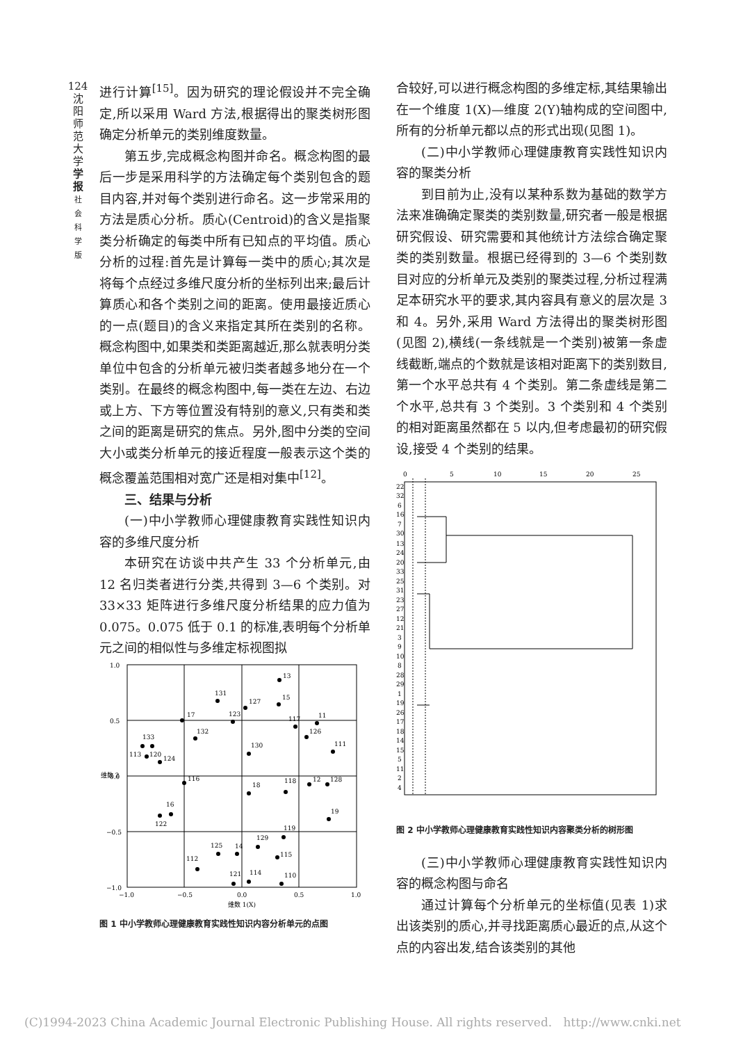124
沈
阳
师
范
大
学
学
报
社
会
科
学
版
进行计算<sup>[15]</sup>。因为研究的理论假设并不完全确定,所以采用 Ward 方法,根据得出的聚类树形图确定分析单元的类别维度数量。
第五步,完成概念构图并命名。概念构图的最后一步是采用科学的方法确定每个类别包含的题目内容,并对每个类别进行命名。这一步常采用的方法是质心分析。质心(Centroid)的含义是指聚类分析确定的每类中所有已知点的平均值。质心分析的过程:首先是计算每一类中的质心;其次是将每个点经过多维尺度分析的坐标列出来;最后计算质心和各个类别之间的距离。使用最接近质心的一点(题目)的含义来指定其所在类别的名称。概念构图中,如果类和类距离越近,那么就表明分类单位中包含的分析单元被归类者越多地分在一个类别。在最终的概念构图中,每一类在左边、右边或上方、下方等位置没有特别的意义,只有类和类之间的距离是研究的焦点。另外,图中分类的空间大小或类分析单元的接近程度一般表示这个类的概念覆盖范围相对宽广还是相对集中<sup>[12]</sup>。
三、结果与分析
(一)中小学教师心理健康教育实践性知识内容的多维尺度分析
本研究在访谈中共产生 33 个分析单元,由 12 名归类者进行分类,共得到 3—6 个类别。对 33×33 矩阵进行多维尺度分析结果的应力值为 0.075。0.075 低于 0.1 的标准,表明每个分析单元之间的相似性与多维定标视图拟
1.0
0.5
0.0
−0.5
−1.0
−1.0
−0.5
0.0
0.5
1.0
维数 1(X)
维数 2
13
131
127
15
17
123
117
11
132
126
133
113
120
124
130
111
116
18
118
12
128
16
122
19
119
129
125
14
115
112
121
114
110
图 1 中小学教师心理健康教育实践性知识内容分析单元的点图
合较好,可以进行概念构图的多维定标,其结果输出在一个维度 1(X)—维度 2(Y)轴构成的空间图中,所有的分析单元都以点的形式出现(见图 1)。
(二)中小学教师心理健康教育实践性知识内容的聚类分析
到目前为止,没有以某种系数为基础的数学方法来准确确定聚类的类别数量,研究者一般是根据研究假设、研究需要和其他统计方法综合确定聚类的类别数量。根据已经得到的 3—6 个类别数目对应的分析单元及类别的聚类过程,分析过程满足本研究水平的要求,其内容具有意义的层次是 3 和 4。另外,采用 Ward 方法得出的聚类树形图(见图 2),横线(一条线就是一个类别)被第一条虚线截断,端点的个数就是该相对距离下的类别数目,第一个水平总共有 4 个类别。第二条虚线是第二个水平,总共有 3 个类别。3 个类别和 4 个类别的相对距离虽然都在 5 以内,但考虑最初的研究假设,接受 4 个类别的结果。
0
5
10
15
20
25
22
32
6
16
7
30
13
24
20
33
25
31
23
27
12
21
3
9
10
8
28
29
1
19
26
17
18
14
15
5
11
2
4
图 2 中小学教师心理健康教育实践性知识内容聚类分析的树形图
(三)中小学教师心理健康教育实践性知识内容的概念构图与命名
通过计算每个分析单元的坐标值(见表 1)求出该类别的质心,并寻找距离质心最近的点,从这个点的内容出发,结合该类别的其他
(C)1994-2023 China Academic Journal Electronic Publishing House. All rights reserved. http://www.cnki.net